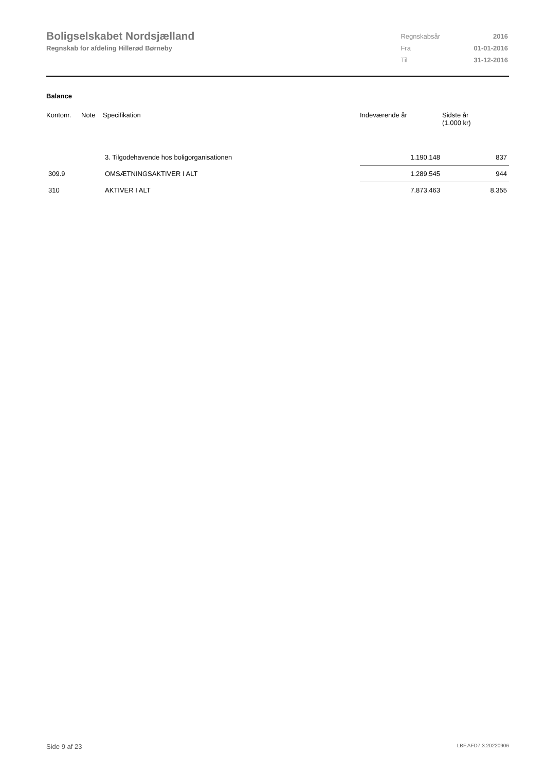Boligselskabet Nordsjælland
Regnskab for afdeling Hillerød Børneby
| Regnskabsår | 2016 |
| Fra | 01-01-2016 |
| Til | 31-12-2016 |
Balance
| Kontonr. | Note | Specifikation | Indeværende år | Sidste år (1.000 kr) |
| --- | --- | --- | --- | --- |
| | | 3. Tilgodehavende hos boligorganisationen | 1.190.148 | 837 |
| 309.9 | | OMSÆTNINGSAKTIVER I ALT | 1.289.545 | 944 |
| 310 | | AKTIVER I ALT | 7.873.463 | 8.355 |
Side 9 af 23 LBF.AFD7.3.20220906